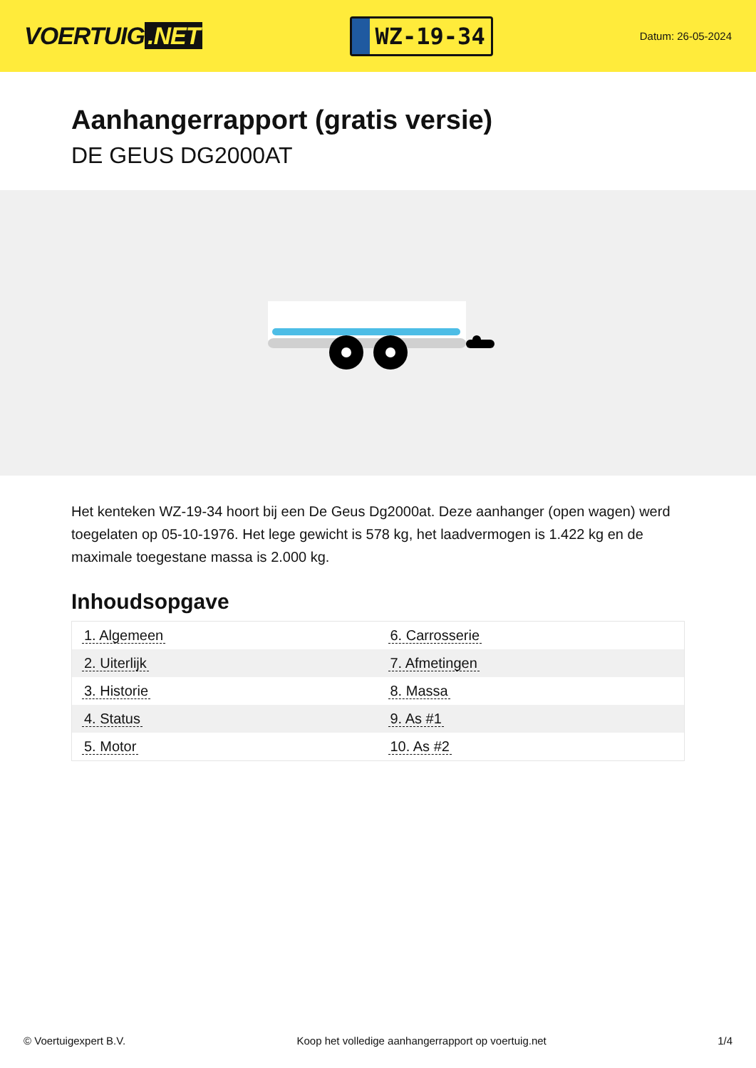VOERTUIG.NET
WZ-19-34
Datum: 26-05-2024
Aanhangerrapport (gratis versie)
DE GEUS DG2000AT
Het kenteken WZ-19-34 hoort bij een De Geus Dg2000at. Deze aanhanger (open wagen) werd toegelaten op 05-10-1976. Het lege gewicht is 578 kg, het laadvermogen is 1.422 kg en de maximale toegestane massa is 2.000 kg.
Inhoudsopgave
| 1. Algemeen | 6. Carrosserie |
| 2. Uiterlijk | 7. Afmetingen |
| 3. Historie | 8. Massa |
| 4. Status | 9. As #1 |
| 5. Motor | 10. As #2 |
© Voertuigexpert B.V. Koop het volledige aanhangerrapport op voertuig.net 1/4